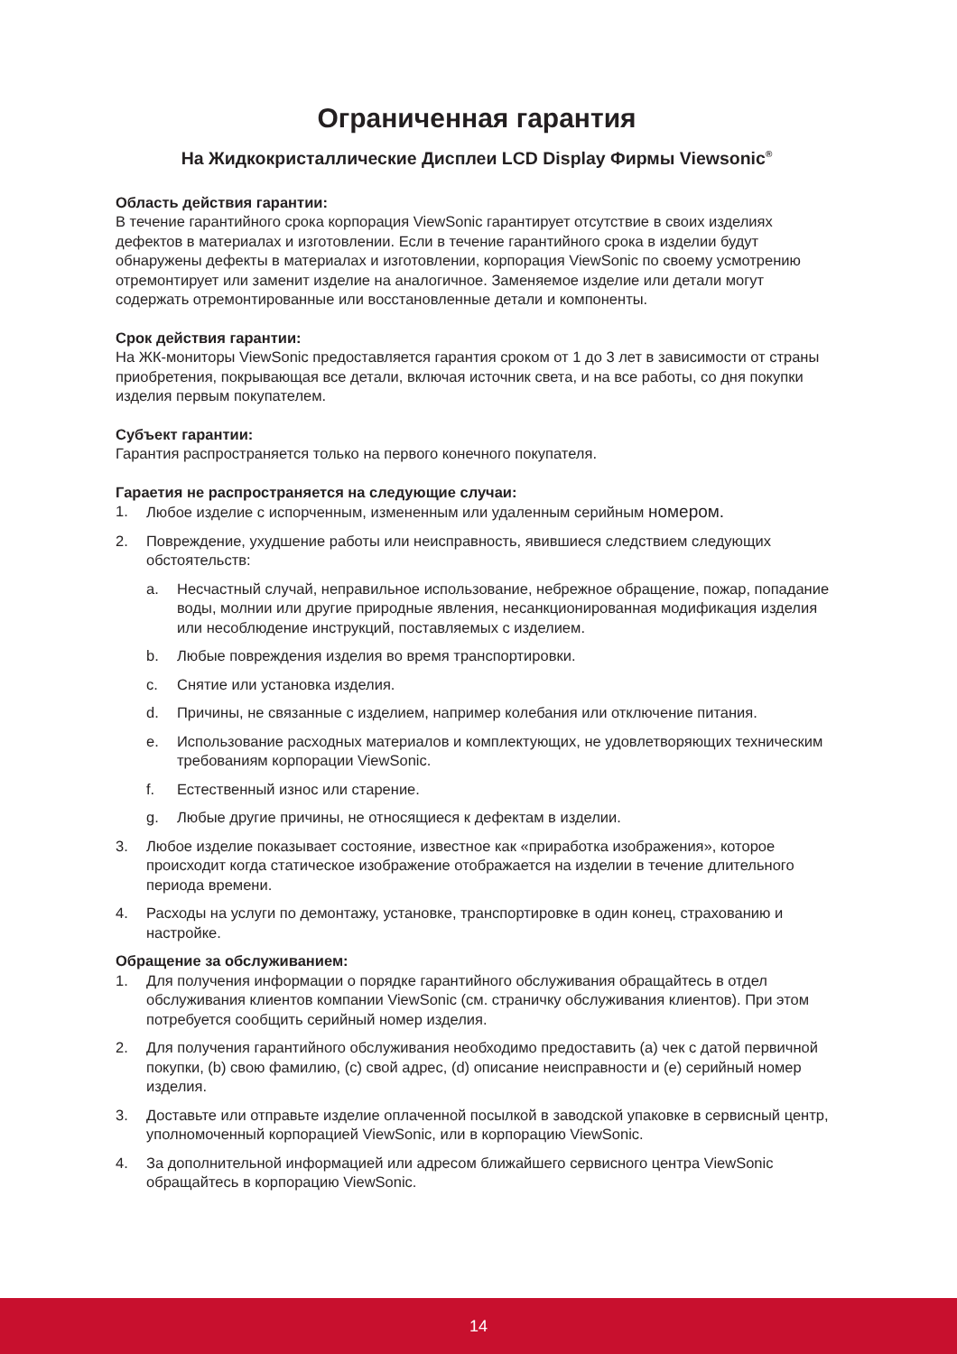Ограниченная гарантия
На Жидкокристаллические Дисплеи LCD Display Фирмы Viewsonic<sup>®</sup>
Область действия гарантии:
В течение гарантийного срока корпорация ViewSonic гарантирует отсутствие в своих изделиях дефектов в материалах и изготовлении. Если в течение гарантийного срока в изделии будут обнаружены дефекты в материалах и изготовлении, корпорация ViewSonic по своему усмотрению отремонтирует или заменит изделие на аналогичное. Заменяемое изделие или детали могут содержать отремонтированные или восстановленные детали и компоненты.
Срок действия гарантии:
На ЖК-мониторы ViewSonic предоставляется гарантия сроком от 1 до 3 лет в зависимости от страны приобретения, покрывающая все детали, включая источник света, и на все работы, со дня покупки изделия первым покупателем.
Субъект гарантии:
Гарантия распространяется только на первого конечного покупателя.
Гараетия не распространяется на следующие случаи:
1. Любое изделие с испорченным, измененным или удаленным серийным номером.
2. Повреждение, ухудшение работы или неисправность, явившиеся следствием следующих обстоятельств:
a. Несчастный случай, неправильное использование, небрежное обращение, пожар, попадание воды, молнии или другие природные явления, несанкционированная модификация изделия или несоблюдение инструкций, поставляемых с изделием.
b. Любые повреждения изделия во время транспортировки.
c. Снятие или установка изделия.
d. Причины, не связанные с изделием, например колебания или отключение питания.
e. Использование расходных материалов и комплектующих, не удовлетворяющих техническим требованиям корпорации ViewSonic.
f. Естественный износ или старение.
g. Любые другие причины, не относящиеся к дефектам в изделии.
3. Любое изделие показывает состояние, известное как «приработка изображения», которое происходит когда статическое изображение отображается на изделии в течение длительного периода времени.
4. Расходы на услуги по демонтажу, установке, транспортировке в один конец, страхованию и настройке.
Обращение за обслуживанием:
1. Для получения информации о порядке гарантийного обслуживания обращайтесь в отдел обслуживания клиентов компании ViewSonic (см. страничку обслуживания клиентов). При этом потребуется сообщить серийный номер изделия.
2. Для получения гарантийного обслуживания необходимо предоставить (а) чек с датой первичной покупки, (b) свою фамилию, (c) свой адрес, (d) описание неисправности и (e) серийный номер изделия.
3. Доставьте или отправьте изделие оплаченной посылкой в заводской упаковке в сервисный центр, уполномоченный корпорацией ViewSonic, или в корпорацию ViewSonic.
4. За дополнительной информацией или адресом ближайшего сервисного центра ViewSonic обращайтесь в корпорацию ViewSonic.
14